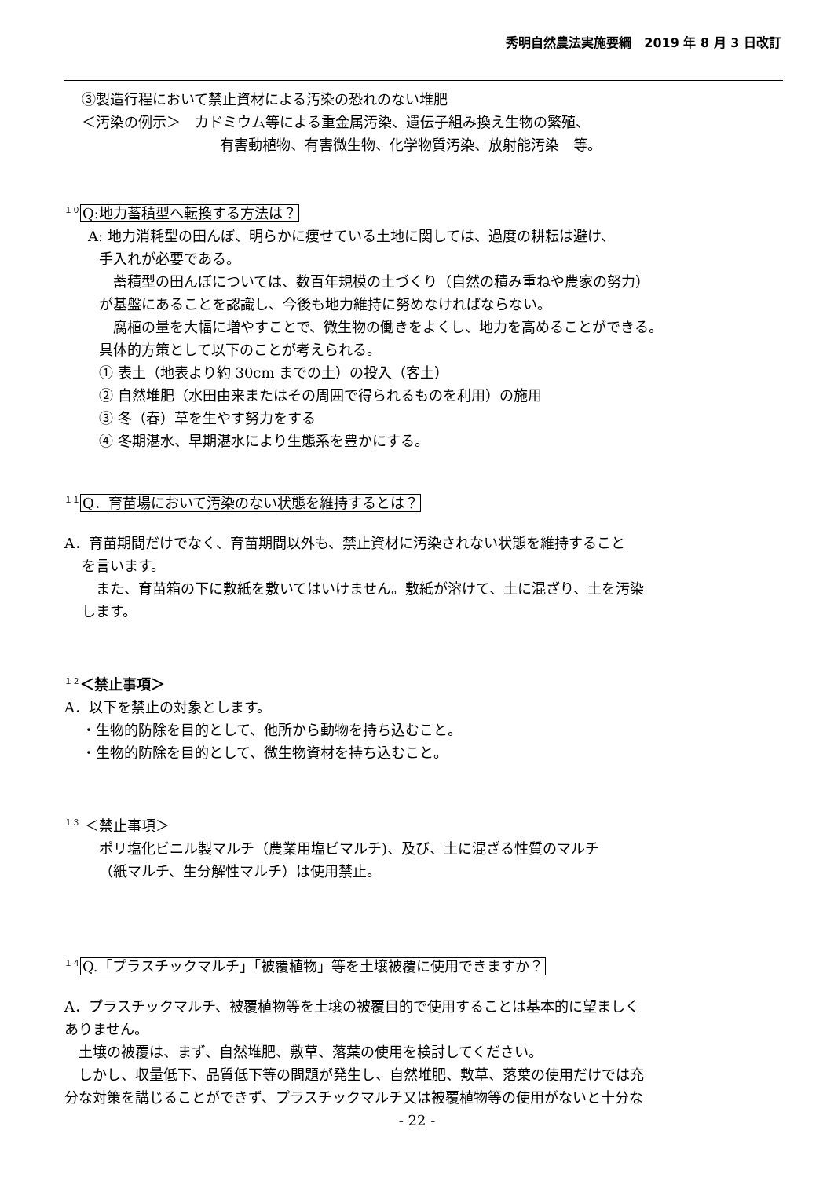秀明自然農法実施要綱　2019 年 8 月 3 日改訂
③製造行程において禁止資材による汚染の恐れのない堆肥
＜汚染の例示＞　カドミウム等による重金属汚染、遺伝子組み換え生物の繁殖、
有害動植物、有害微生物、化学物質汚染、放射能汚染　等。
１０ Q:地力蓄積型へ転換する方法は？
A: 地力消耗型の田んぼ、明らかに痩せている土地に関しては、過度の耕耘は避け、
手入れが必要である。
　蓄積型の田んぼについては、数百年規模の土づくり（自然の積み重ねや農家の努力）
が基盤にあることを認識し、今後も地力維持に努めなければならない。
　腐植の量を大幅に増やすことで、微生物の働きをよくし、地力を高めることができる。
具体的方策として以下のことが考えられる。
① 表土（地表より約 30cm までの土）の投入（客土）
② 自然堆肥（水田由来またはその周囲で得られるものを利用）の施用
③ 冬（春）草を生やす努力をする
④ 冬期湛水、早期湛水により生態系を豊かにする。
１１ Q．育苗場において汚染のない状態を維持するとは？
A．育苗期間だけでなく、育苗期間以外も、禁止資材に汚染されない状態を維持すること
を言います。
　また、育苗箱の下に敷紙を敷いてはいけません。敷紙が溶けて、土に混ざり、土を汚染
します。
１２＜禁止事項＞
A．以下を禁止の対象とします。
・生物的防除を目的として、他所から動物を持ち込むこと。
・生物的防除を目的として、微生物資材を持ち込むこと。
１３ ＜禁止事項＞
ポリ塩化ビニル製マルチ（農業用塩ビマルチ)、及び、土に混ざる性質のマルチ
（紙マルチ、生分解性マルチ）は使用禁止。
１４ Q.「プラスチックマルチ」「被覆植物」等を土壌被覆に使用できますか？
A．プラスチックマルチ、被覆植物等を土壌の被覆目的で使用することは基本的に望ましく
ありません。
　土壌の被覆は、まず、自然堆肥、敷草、落葉の使用を検討してください。
　しかし、収量低下、品質低下等の問題が発生し、自然堆肥、敷草、落葉の使用だけでは充
分な対策を講じることができず、プラスチックマルチ又は被覆植物等の使用がないと十分な
- 22 -